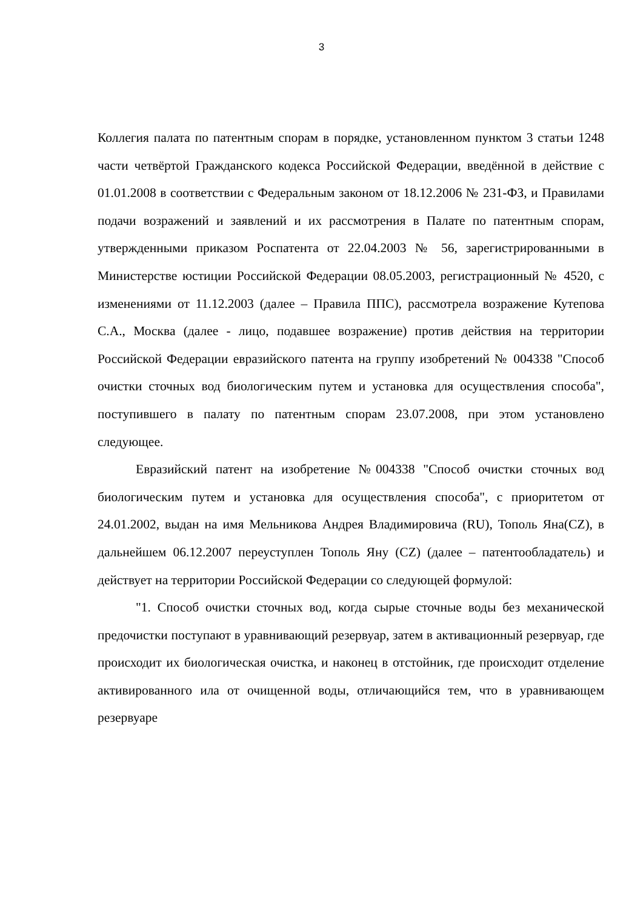3
Коллегия палата по патентным спорам в порядке, установленном пунктом 3 статьи 1248 части четвёртой Гражданского кодекса Российской Федерации, введённой в действие с 01.01.2008 в соответствии с Федеральным законом от 18.12.2006 № 231-ФЗ, и Правилами подачи возражений и заявлений и их рассмотрения в Палате по патентным спорам, утвержденными приказом Роспатента от 22.04.2003 № 56, зарегистрированными в Министерстве юстиции Российской Федерации 08.05.2003, регистрационный № 4520, с изменениями от 11.12.2003 (далее – Правила ППС), рассмотрела возражение Кутепова С.А., Москва (далее - лицо, подавшее возражение) против действия на территории Российской Федерации евразийского патента на группу изобретений № 004338 "Способ очистки сточных вод биологическим путем и установка для осуществления способа", поступившего в палату по патентным спорам 23.07.2008, при этом установлено следующее.
Евразийский патент на изобретение №004338 "Способ очистки сточных вод биологическим путем и установка для осуществления способа", с приоритетом от 24.01.2002, выдан на имя Мельникова Андрея Владимировича (RU), Тополь Яна(CZ), в дальнейшем 06.12.2007 переуступлен Тополь Яну (CZ) (далее – патентообладатель) и действует на территории Российской Федерации со следующей формулой:
"1. Способ очистки сточных вод, когда сырые сточные воды без механической предочистки поступают в уравнивающий резервуар, затем в активационный резервуар, где происходит их биологическая очистка, и наконец в отстойник, где происходит отделение активированного ила от очищенной воды, отличающийся тем, что в уравнивающем резервуаре